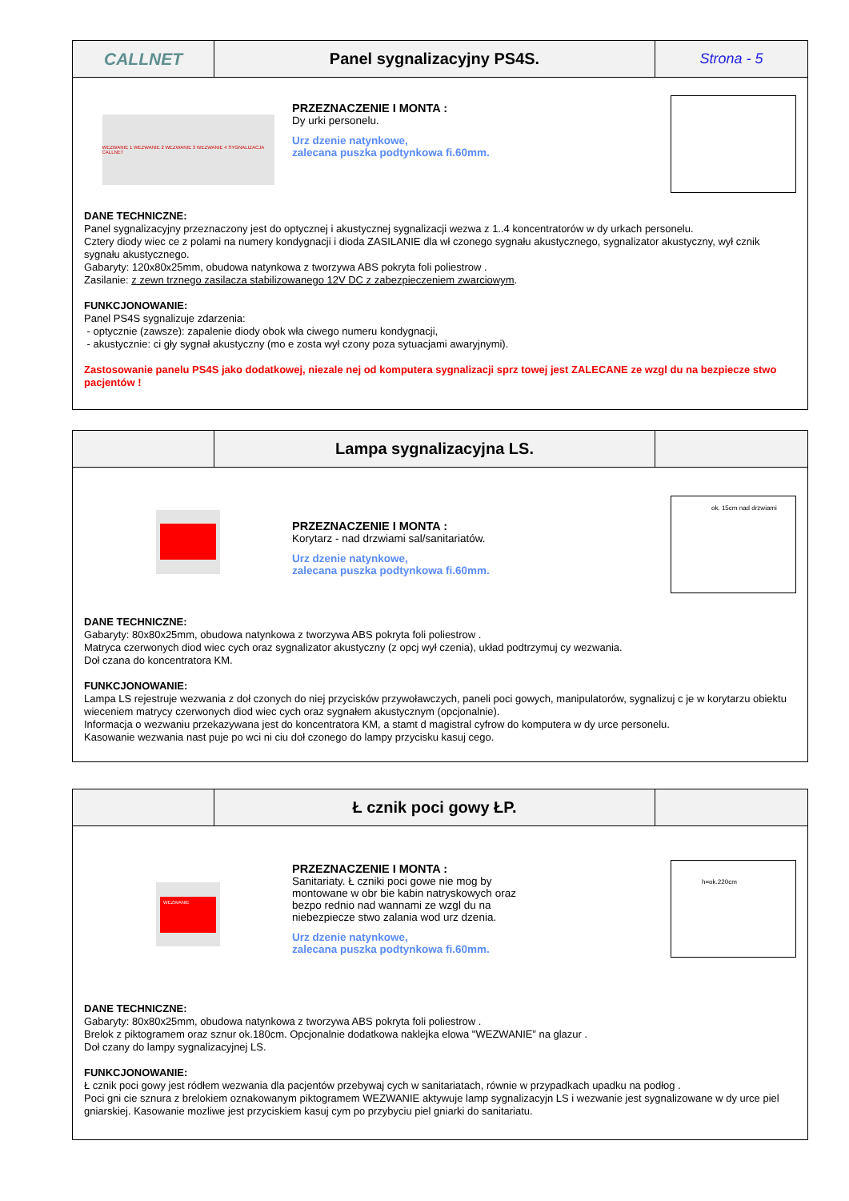CALLNET Panel sygnalizacyjny PS4S. Strona - 5
WEZWANIE 1 WEZWANIE 2 WEZWANIE 3 WEZWANIE 4 SYGNALIZACJA CALLNET
PRZEZNACZENIE I MONTA :
Dy urki personelu.
Urz dzenie natynkowe,
zalecana puszka podtynkowa fi.60mm.
DANE TECHNICZNE:
Panel sygnalizacyjny przeznaczony jest do optycznej i akustycznej sygnalizacji wezwa z 1..4 koncentratorów w dy urkach personelu.
Cztery diody wiec ce z polami na numery kondygnacji i dioda ZASILANIE dla wł czonego sygnału akustycznego, sygnalizator akustyczny, wył cznik sygnału akustycznego.
Gabaryty: 120x80x25mm, obudowa natynkowa z tworzywa ABS pokryta foli poliestrow .
Zasilanie: z zewn trznego zasilacza stabilizowanego 12V DC z zabezpieczeniem zwarciowym.
FUNKCJONOWANIE:
Panel PS4S sygnalizuje zdarzenia:
- optycznie (zawsze): zapalenie diody obok wła ciwego numeru kondygnacji,
- akustycznie: ci gły sygnał akustyczny (mo e zosta wył czony poza sytuacjami awaryjnymi).
Zastosowanie panelu PS4S jako dodatkowej, niezale nej od komputera sygnalizacji sprz towej jest ZALECANE ze wzgl du na bezpiecze stwo pacjentów !
Lampa sygnalizacyjna LS.
PRZEZNACZENIE I MONTA :
Korytarz - nad drzwiami sal/sanitariatów.
Urz dzenie natynkowe,
zalecana puszka podtynkowa fi.60mm.
ok. 15cm nad drzwiami
DANE TECHNICZNE:
Gabaryty: 80x80x25mm, obudowa natynkowa z tworzywa ABS pokryta foli poliestrow .
Matryca czerwonych diod wiec cych oraz sygnalizator akustyczny (z opcj wył czenia), układ podtrzymuj cy wezwania.
Doł czana do koncentratora KM.
FUNKCJONOWANIE:
Lampa LS rejestruje wezwania z doł czonych do niej przycisków przywoławczych, paneli poci gowych, manipulatorów, sygnalizuj c je w korytarzu obiektu wieceniem matrycy czerwonych diod wiec cych oraz sygnałem akustycznym (opcjonalnie).
Informacja o wezwaniu przekazywana jest do koncentratora KM, a stamt d magistral cyfrow do komputera w dy urce personelu.
Kasowanie wezwania nast puje po wci ni ciu doł czonego do lampy przycisku kasuj cego.
Ł cznik poci gowy ŁP.
WEZWANIE
PRZEZNACZENIE I MONTA :
Sanitariaty. Ł czniki poci gowe nie mog by
montowane w obr bie kabin natryskowych oraz
bezpo rednio nad wannami ze wzgl du na
niebezpiecze stwo zalania wod urz dzenia.
Urz dzenie natynkowe,
zalecana puszka podtynkowa fi.60mm.
h=ok.220cm
DANE TECHNICZNE:
Gabaryty: 80x80x25mm, obudowa natynkowa z tworzywa ABS pokryta foli poliestrow .
Brelok z piktogramem oraz sznur ok.180cm. Opcjonalnie dodatkowa naklejka elowa "WEZWANIE” na glazur .
Doł czany do lampy sygnalizacyjnej LS.
FUNKCJONOWANIE:
Ł cznik poci gowy jest ródłem wezwania dla pacjentów przebywaj cych w sanitariatach, równie w przypadkach upadku na podłog .
Poci gni cie sznura z brelokiem oznakowanym piktogramem WEZWANIE aktywuje lamp sygnalizacyjn LS i wezwanie jest sygnalizowane w dy urce piel gniarskiej. Kasowanie mozliwe jest przyciskiem kasuj cym po przybyciu piel gniarki do sanitariatu.